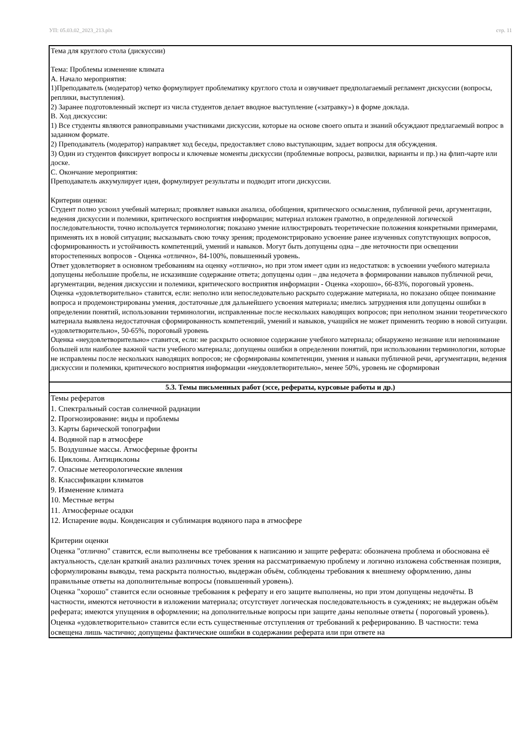УП: 05.03.02_2023_213.plx стр. 11
| Тема для круглого стола (дискуссии) Тема: Проблемы изменение климата А. Начало мероприятия: 1)Преподаватель (модератор) четко формулирует проблематику круглого стола и озвучивает предполагаемый регламент дискуссии (вопросы, реплики, выступления). 2) Заранее подготовленный эксперт из числа студентов делает вводное выступление («затравку») в форме доклада. В. Ход дискуссии: 1) Все студенты являются равноправными участниками дискуссии, которые на основе своего опыта и знаний обсуждают предлагаемый вопрос в заданном формате. 2) Преподаватель (модератор) направляет ход беседы, предоставляет слово выступающим, задает вопросы для обсуждения. 3) Один из студентов фиксирует вопросы и ключевые моменты дискуссии (проблемные вопросы, развилки, варианты и пр.) на флип-чарте или доске. С. Окончание мероприятия: Преподаватель аккумулирует идеи, формулирует результаты и подводит итоги дискуссии. Критерии оценки: Студент полно усвоил учебный материал; проявляет навыки анализа, обобщения, критического осмысления, публичной речи, аргументации, ведения дискуссии и полемики, критического восприятия информации; материал изложен грамотно, в определенной логической последовательности, точно используется терминология; показано умение иллюстрировать теоретические положения конкретными примерами, применять их в новой ситуации; высказывать свою точку зрения; продемонстрировано усвоение ранее изученных сопутствующих вопросов, сформированность и устойчивость компетенций, умений и навыков. Могут быть допущены одна – две неточности при освещении второстепенных вопросов - Оценка «отлично», 84-100%, повышенный уровень. Ответ удовлетворяет в основном требованиям на оценку «отлично», но при этом имеет один из недостатков: в усвоении учебного материала допущены небольшие пробелы, не исказившие содержание ответа; допущены один – два недочета в формировании навыков публичной речи, аргументации, ведения дискуссии и полемики, критического восприятия информации - Оценка «хорошо», 66-83%, пороговый уровень. Оценка «удовлетворительно» ставится, если: неполно или непоследовательно раскрыто содержание материала, но показано общее понимание вопроса и продемонстрированы умения, достаточные для дальнейшего усвоения материала; имелись затруднения или допущены ошибки в определении понятий, использовании терминологии, исправленные после нескольких наводящих вопросов; при неполном знании теоретического материала выявлена недостаточная сформированность компетенций, умений и навыков, учащийся не может применить теорию в новой ситуации. «удовлетворительно», 50-65%, пороговый уровень Оценка «неудовлетворительно» ставится, если: не раскрыто основное содержание учебного материала; обнаружено незнание или непонимание большей или наиболее важной части учебного материала; допущены ошибки в определении понятий, при использовании терминологии, которые не исправлены после нескольких наводящих вопросов; не сформированы компетенции, умения и навыки публичной речи, аргументации, ведения дискуссии и полемики, критического восприятия информации «неудовлетворительно», менее 50%, уровень не сформирован |
| 5.3. Темы письменных работ (эссе, рефераты, курсовые работы и др.) |
| Темы рефератов 1. Спектральный состав солнечной радиации 2. Прогнозирование: виды и проблемы 3. Карты барической топографии 4. Водяной пар в атмосфере 5. Воздушные массы. Атмосферные фронты 6. Циклоны. Антициклоны 7. Опасные метеорологические явления 8. Классификации климатов 9. Изменение климата 10. Местные ветры 11. Атмосферные осадки 12. Испарение воды. Конденсация и сублимация водяного пара в атмосфере Критерии оценки Оценка "отлично" ставится, если выполнены все требования к написанию и защите реферата: обозначена проблема и обоснована её актуальность, сделан краткий анализ различных точек зрения на рассматриваемую проблему и логично изложена собственная позиция, сформулированы выводы, тема раскрыта полностью, выдержан объём, соблюдены требования к внешнему оформлению, даны правильные ответы на дополнительные вопросы (повышенный уровень). Оценка "хорошо" ставится если основные требования к реферату и его защите выполнены, но при этом допущены недочёты. В частности, имеются неточности в изложении материала; отсутствует логическая последовательность в суждениях; не выдержан объём реферата; имеются упущения в оформлении; на дополнительные вопросы при защите даны неполные ответы ( пороговый уровень). Оценка «удовлетворительно» ставится если есть существенные отступления от требований к реферированию. В частности: тема освещена лишь частично; допущены фактические ошибки в содержании реферата или при ответе на |